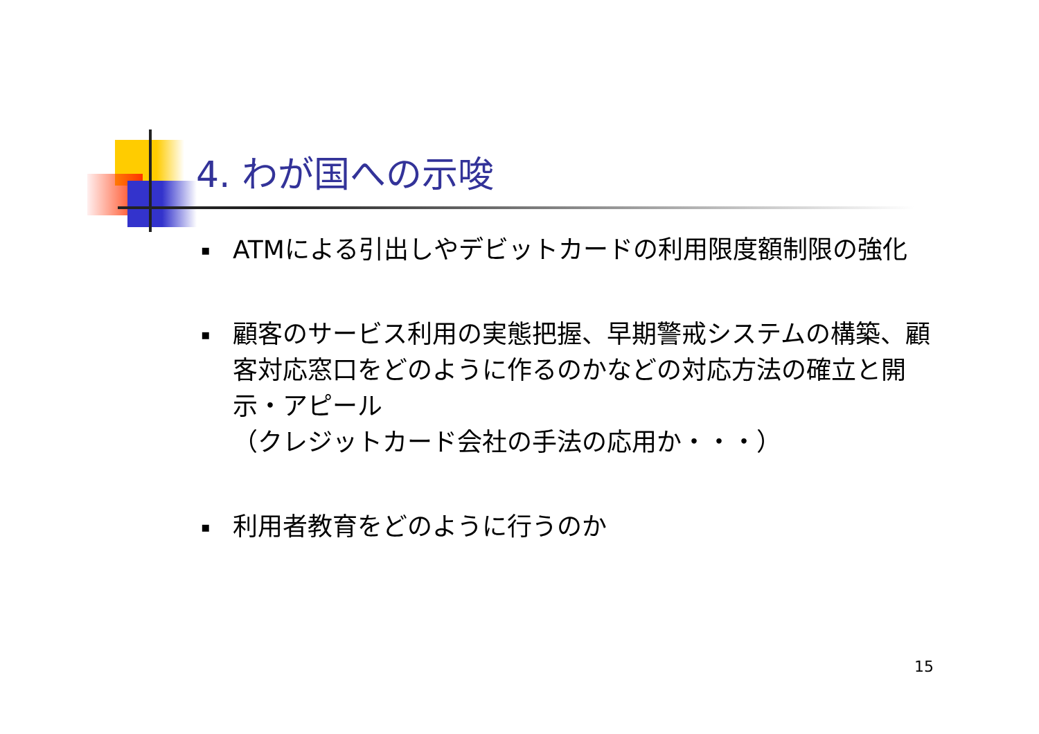4. わが国への示唆
▪ ATMによる引出しやデビットカードの利用限度額制限の強化
▪ 顧客のサービス利用の実態把握、早期警戒システムの構築、顧客対応窓口をどのように作るのかなどの対応方法の確立と開示・アピール
（クレジットカード会社の手法の応用か・・・）
▪ 利用者教育をどのように行うのか
15